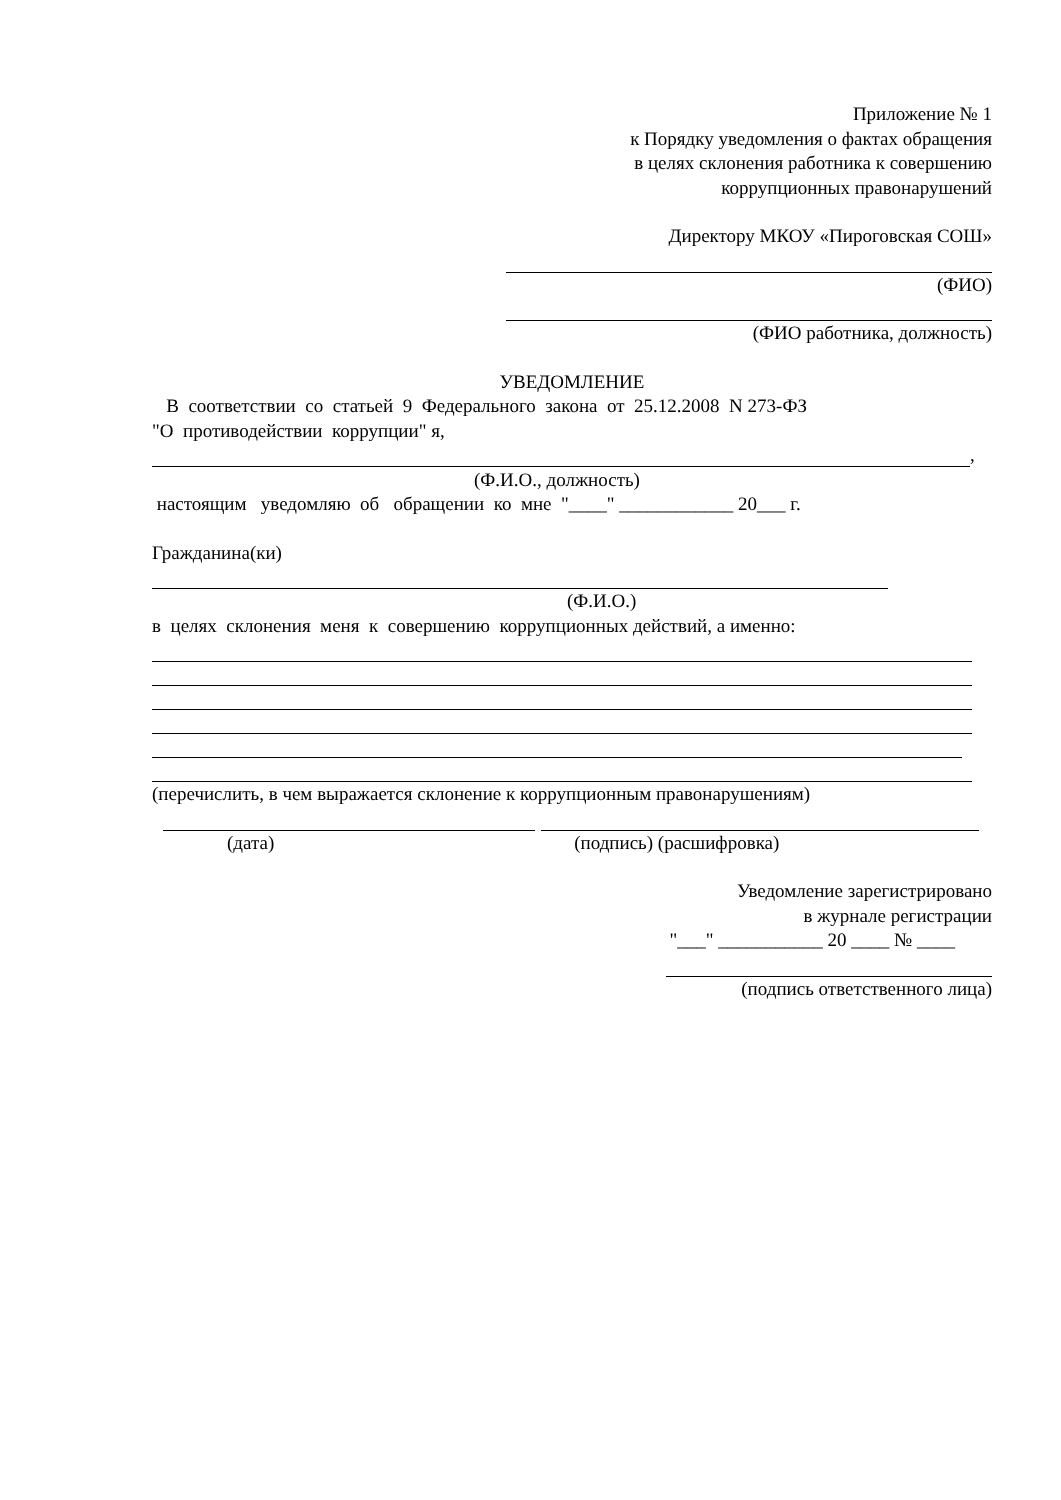Приложение № 1
к Порядку уведомления о фактах обращения
в целях склонения работника к совершению
коррупционных правонарушений
Директору МКОУ «Пироговская СОШ»
(ФИО)
(ФИО работника, должность)
УВЕДОМЛЕНИЕ
В соответствии со статьей 9 Федерального закона от 25.12.2008 N 273-ФЗ
"О противодействии коррупции" я,
,
(Ф.И.О., должность)
настоящим уведомляю об обращении ко мне "____" ____________ 20___ г.
Гражданина(ки)
(Ф.И.О.)
в целях склонения меня к совершению коррупционных действий, а именно:
(перечислить, в чем выражается склонение к коррупционным правонарушениям)
(дата) (подпись) (расшифровка)
Уведомление зарегистрировано
в журнале регистрации
"___" ___________ 20 ____ № ____
(подпись ответственного лица)